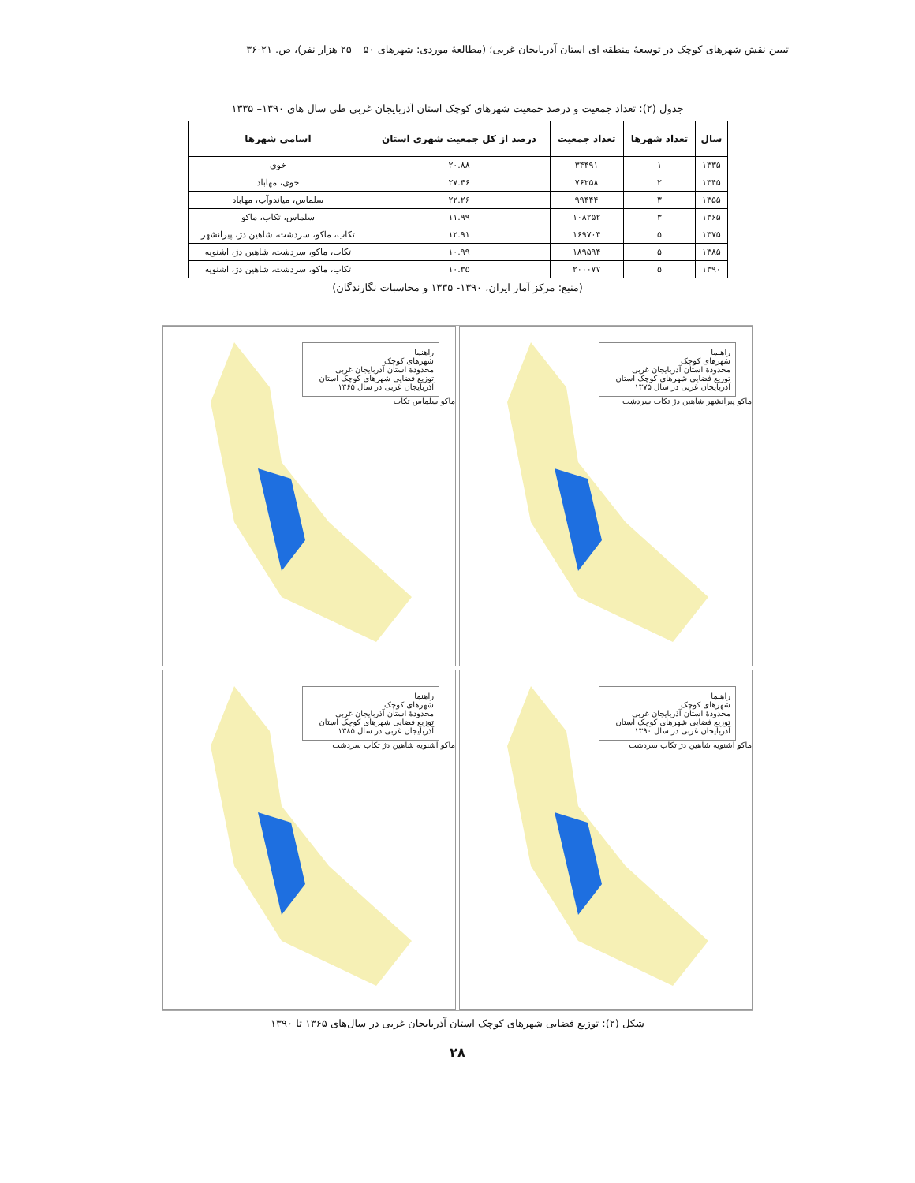تبیین نقش شهرهای کوچک در توسعهٔ منطقه ای استان آذربایجان غربی؛ (مطالعهٔ موردی: شهرهای ۵۰ – ۲۵ هزار نفر)، ص. ۲۱-۳۶
جدول (۲): تعداد جمعیت و درصد جمعیت شهرهای کوچک استان آذربایجان غربی طی سال های ۱۳۹۰– ۱۳۳۵
| سال | تعداد شهرها | تعداد جمعیت | درصد از کل جمعیت شهری استان | اسامی شهرها |
| --- | --- | --- | --- | --- |
| ۱۳۳۵ | ۱ | ۳۴۴۹۱ | ۲۰.۸۸ | خوی |
| ۱۳۴۵ | ۲ | ۷۶۲۵۸ | ۲۷.۴۶ | خوی، مهاباد |
| ۱۳۵۵ | ۳ | ۹۹۴۴۴ | ۲۲.۲۶ | سلماس، میاندوآب، مهاباد |
| ۱۳۶۵ | ۳ | ۱۰۸۲۵۲ | ۱۱.۹۹ | سلماس، تکاب، ماکو |
| ۱۳۷۵ | ۵ | ۱۶۹۷۰۴ | ۱۲.۹۱ | تکاب، ماکو، سردشت، شاهین دژ، پیرانشهر |
| ۱۳۸۵ | ۵ | ۱۸۹۵۹۴ | ۱۰.۹۹ | تکاب، ماکو، سردشت، شاهین دژ، اشنویه |
| ۱۳۹۰ | ۵ | ۲۰۰۰۷۷ | ۱۰.۳۵ | تکاب، ماکو، سردشت، شاهین دژ، اشنویه |
(منبع: مرکز آمار ایران، ۱۳۹۰- ۱۳۳۵ و محاسبات نگارندگان)
راهنما
شهرهای کوچک
محدودهٔ استان آذربایجان غربی
توزیع فضایی شهرهای کوچک استان آذربایجان غربی در سال ۱۳۷۵
ماکو پیرانشهر شاهین دژ تکاب سردشت
راهنما
شهرهای کوچک
محدودهٔ استان آذربایجان غربی
توزیع فضایی شهرهای کوچک استان آذربایجان غربی در سال ۱۳۶۵
ماکو سلماس تکاب
راهنما
شهرهای کوچک
محدودهٔ استان آذربایجان غربی
توزیع فضایی شهرهای کوچک استان آذربایجان غربی در سال ۱۳۹۰
ماکو اشنویه شاهین دژ تکاب سردشت
راهنما
شهرهای کوچک
محدودهٔ استان آذربایجان غربی
توزیع فضایی شهرهای کوچک استان آذربایجان غربی در سال ۱۳۸۵
ماکو اشنویه شاهین دژ تکاب سردشت
شکل (۲): توزیع فضایی شهرهای کوچک استان آذربایجان غربی در سال‌های ۱۳۶۵ تا ۱۳۹۰
۲۸